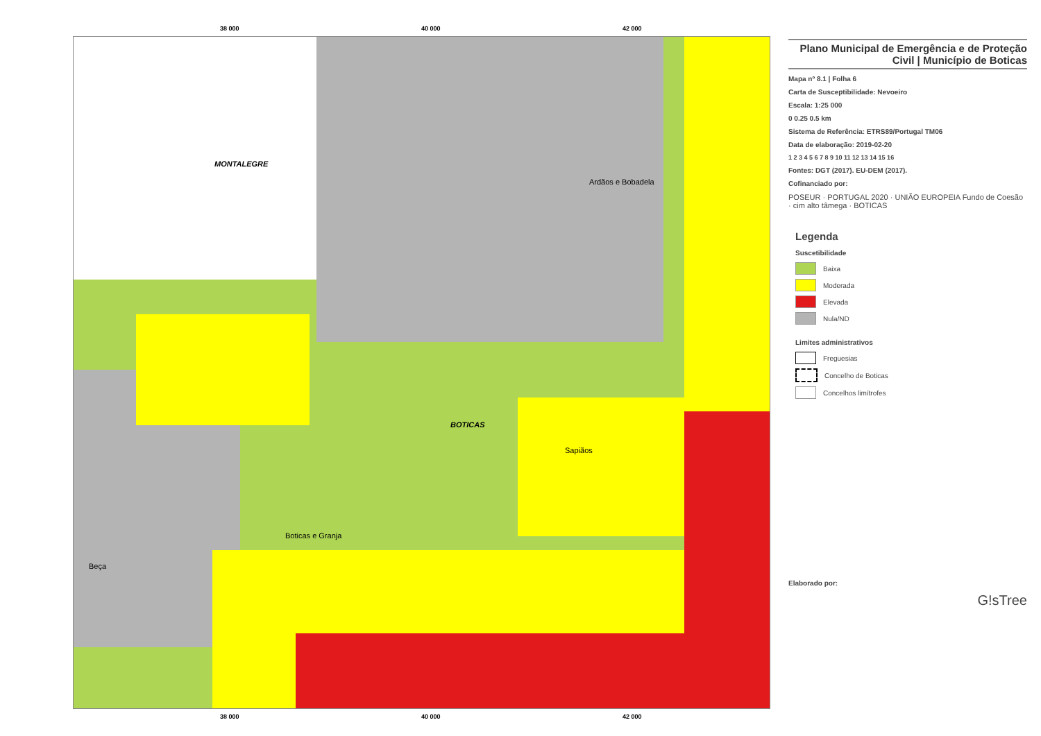38 000 40 000 42 000
MONTALEGRE
Ardãos e Bobadela
BOTICAS
Sapiãos
Boticas e Granja
Beça
38 000 40 000 42 000
Plano Municipal de Emergência e de Proteção Civil | Município de Boticas
Mapa nº 8.1 | Folha 6
Carta de Susceptibilidade: Nevoeiro
Escala: 1:25 000
0 0.25 0.5 km
Sistema de Referência: ETRS89/Portugal TM06
Data de elaboração: 2019-02-20
1 2 3 4 5 6 7 8 9 10 11 12 13 14 15 16
Fontes: DGT (2017). EU-DEM (2017).
Cofinanciado por:
POSEUR · PORTUGAL 2020 · UNIÃO EUROPEIA Fundo de Coesão · cim alto tâmega · BOTICAS
Legenda
Suscetibilidade
Baixa
Moderada
Elevada
Nula/ND
Limites administrativos
Freguesias
Concelho de Boticas
Concelhos limítrofes
Elaborado por:
G!sTree